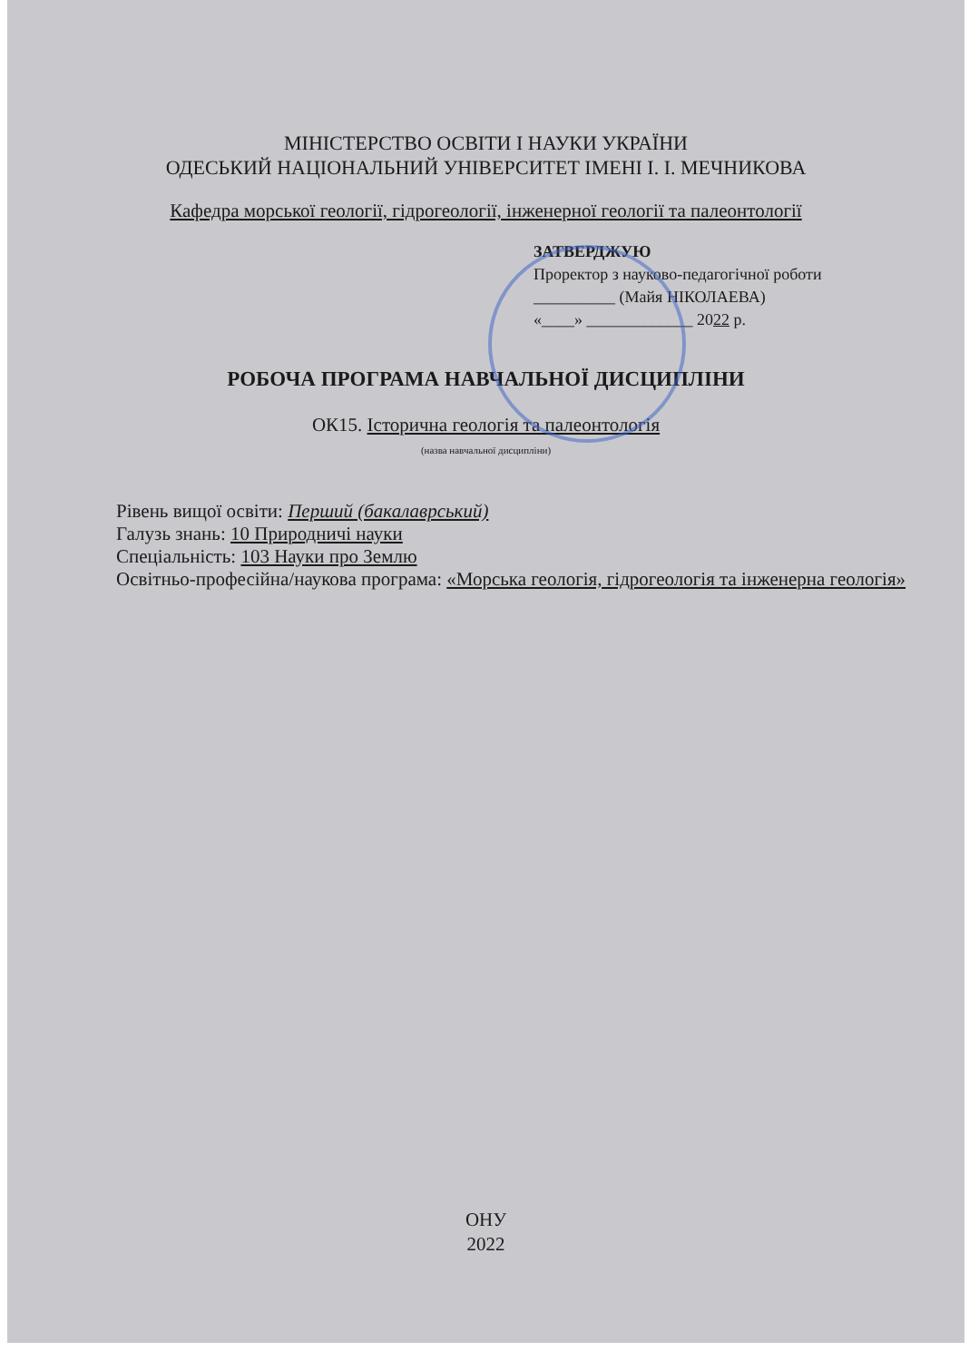МІНІСТЕРСТВО ОСВІТИ І НАУКИ УКРАЇНИ
ОДЕСЬКИЙ НАЦІОНАЛЬНИЙ УНІВЕРСИТЕТ ІМЕНІ І. І. МЕЧНИКОВА
Кафедра морської геології, гідрогеології, інженерної геології та палеонтології
ЗАТВЕРДЖУЮ
Проректор з науково-педагогічної роботи
__________ (Майя НІКОЛАЕВА)
«____» _____________ 2022 р.
РОБОЧА ПРОГРАМА НАВЧАЛЬНОЇ ДИСЦИПЛІНИ
ОК15. Історична геологія та палеонтологія
(назва навчальної дисципліни)
Рівень вищої освіти: Перший (бакалаврський)
Галузь знань: 10 Природничі науки
Спеціальність: 103 Науки про Землю
Освітньо-професійна/наукова програма: «Морська геологія, гідрогеологія та інженерна геологія»
ОНУ
2022